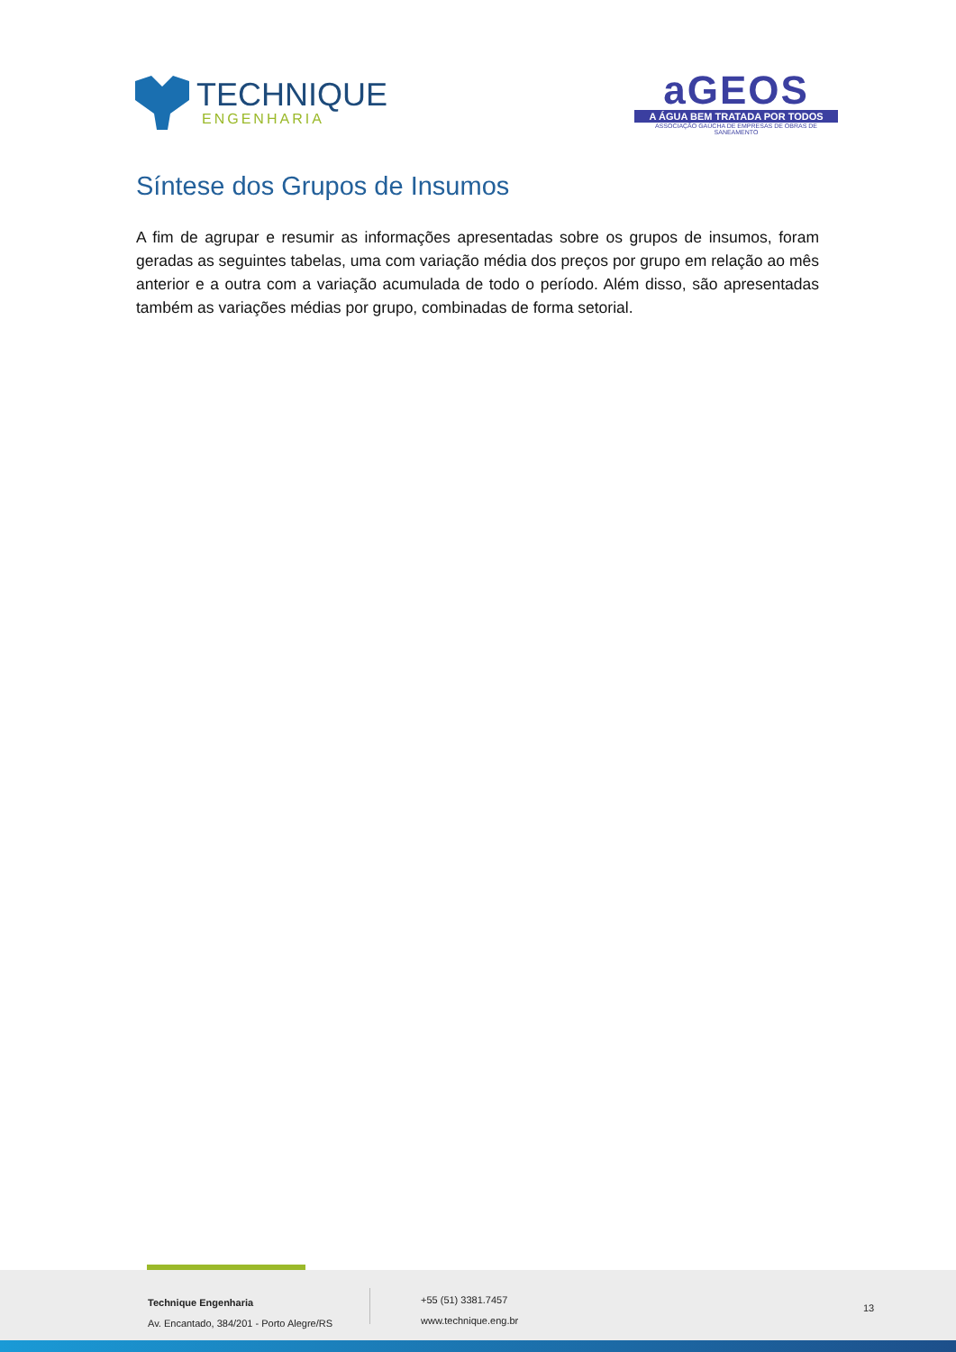TECHNIQUE
ENGENHARIA
aGEOS
A ÁGUA BEM TRATADA POR TODOS
ASSOCIAÇÃO GAÚCHA DE EMPRESAS DE OBRAS DE SANEAMENTO
Síntese dos Grupos de Insumos
A fim de agrupar e resumir as informações apresentadas sobre os grupos de insumos, foram geradas as seguintes tabelas, uma com variação média dos preços por grupo em relação ao mês anterior e a outra com a variação acumulada de todo o período. Além disso, são apresentadas também as variações médias por grupo, combinadas de forma setorial.
Technique Engenharia
Av. Encantado, 384/201 - Porto Alegre/RS
+55 (51) 3381.7457
www.technique.eng.br
13